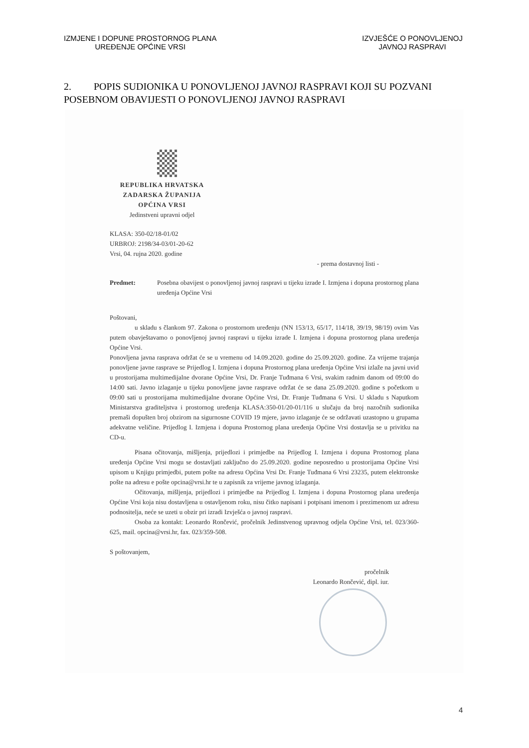IZMJENE I DOPUNE PROSTORNOG PLANA
UREĐENJE OPĆINE VRSI
IZVJEŠĆE O PONOVLJENOJ
JAVNOJ RASPRAVI
2. POPIS SUDIONIKA U PONOVLJENOJ JAVNOJ RASPRAVI KOJI SU POZVANI POSEBNOM OBAVIJESTI O PONOVLJENOJ JAVNOJ RASPRAVI
REPUBLIKA HRVATSKA
ZADARSKA ŽUPANIJA
OPĆINA VRSI
Jedinstveni upravni odjel
KLASA: 350-02/18-01/02
URBROJ: 2198/34-03/01-20-62
Vrsi, 04. rujna 2020. godine
- prema dostavnoj listi -
Predmet: Posebna obavijest o ponovljenoj javnoj raspravi u tijeku izrade I. Izmjena i dopuna prostornog plana uređenja Općine Vrsi
Poštovani,
u skladu s člankom 97. Zakona o prostornom uređenju (NN 153/13, 65/17, 114/18, 39/19, 98/19) ovim Vas putem obavještavamo o ponovljenoj javnoj raspravi u tijeku izrade I. Izmjena i dopuna prostornog plana uređenja Općine Vrsi.
Ponovljena javna rasprava održat će se u vremenu od 14.09.2020. godine do 25.09.2020. godine. Za vrijeme trajanja ponovljene javne rasprave se Prijedlog I. Izmjena i dopuna Prostornog plana uređenja Općine Vrsi izlaže na javni uvid u prostorijama multimedijalne dvorane Općine Vrsi, Dr. Franje Tuđmana 6 Vrsi, svakim radnim danom od 09:00 do 14:00 sati. Javno izlaganje u tijeku ponovljene javne rasprave održat će se dana 25.09.2020. godine s početkom u 09:00 sati u prostorijama multimedijalne dvorane Općine Vrsi, Dr. Franje Tuđmana 6 Vrsi. U skladu s Naputkom Ministarstva graditeljstva i prostornog uređenja KLASA:350-01/20-01/116 u slučaju da broj nazočnih sudionika premaši dopušten broj obzirom na sigurnosne COVID 19 mjere, javno izlaganje će se održavati uzastopno u grupama adekvatne veličine. Prijedlog I. Izmjena i dopuna Prostornog plana uređenja Općine Vrsi dostavlja se u privitku na CD-u.
Pisana očitovanja, mišljenja, prijedlozi i primjedbe na Prijedlog I. Izmjena i dopuna Prostornog plana uređenja Općine Vrsi mogu se dostavljati zaključno do 25.09.2020. godine neposredno u prostorijama Općine Vrsi upisom u Knjigu primjedbi, putem pošte na adresu Općina Vrsi Dr. Franje Tuđmana 6 Vrsi 23235, putem elektronske pošte na adresu e pošte opcina@vrsi.hr te u zapisnik za vrijeme javnog izlaganja.
Očitovanja, mišljenja, prijedlozi i primjedbe na Prijedlog I. Izmjena i dopuna Prostornog plana uređenja Općine Vrsi koja nisu dostavljena u ostavljenom roku, nisu čitko napisani i potpisani imenom i prezimenom uz adresu podnositelja, neće se uzeti u obzir pri izradi Izvješća o javnoj raspravi.
Osoba za kontakt: Leonardo Rončević, pročelnik Jedinstvenog upravnog odjela Općine Vrsi, tel. 023/360-625, mail. opcina@vrsi.hr, fax. 023/359-508.
S poštovanjem,
pročelnik
Leonardo Rončević, dipl. iur.
4